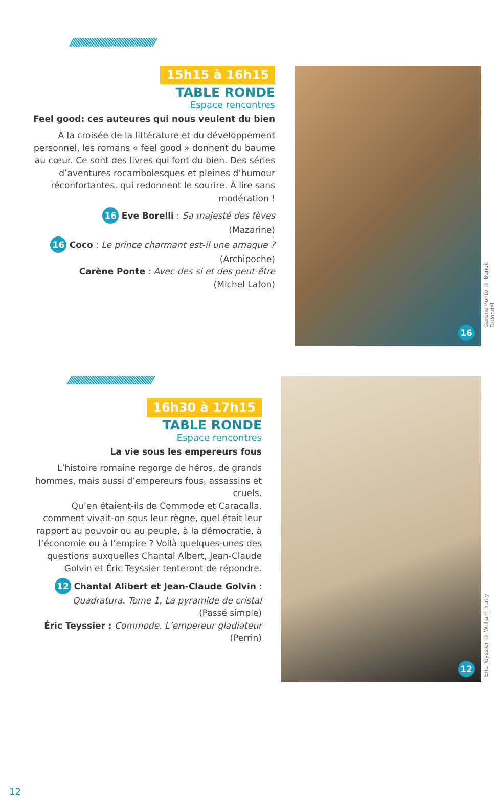//////////////////////////////////////////////////
15h15 à 16h15
TABLE RONDE
Espace rencontres
Feel good: ces auteures qui nous veulent du bien
À la croisée de la littérature et du développement personnel, les romans « feel good » donnent du baume au cœur. Ce sont des livres qui font du bien. Des séries d’aventures rocambolesques et pleines d’humour réconfortantes, qui redonnent le sourire. À lire sans modération !
16 Eve Borelli : Sa majesté des fèves
(Mazarine)
16 Coco : Le prince charmant est-il une arnaque ?
(Archipoche)
Carène Ponte : Avec des si et des peut-être
(Michel Lafon)
16
Carène Ponte © Benoit Dulondel
//////////////////////////////////////////////////
16h30 à 17h15
TABLE RONDE
Espace rencontres
La vie sous les empereurs fous
L’histoire romaine regorge de héros, de grands hommes, mais aussi d’empereurs fous, assassins et cruels.
Qu’en étaient-ils de Commode et Caracalla, comment vivait-on sous leur règne, quel était leur rapport au pouvoir ou au peuple, à la démocratie, à l’économie ou à l’empire ? Voilà quelques-unes des questions auxquelles Chantal Albert, Jean-Claude Golvin et Éric Teyssier tenteront de répondre.
12 Chantal Alibert et Jean-Claude Golvin : Quadratura. Tome 1, La pyramide de cristal
(Passé simple)
Éric Teyssier : Commode. L’empereur gladiateur (Perrin)
12
Eric Teyssier © William Truffy
12